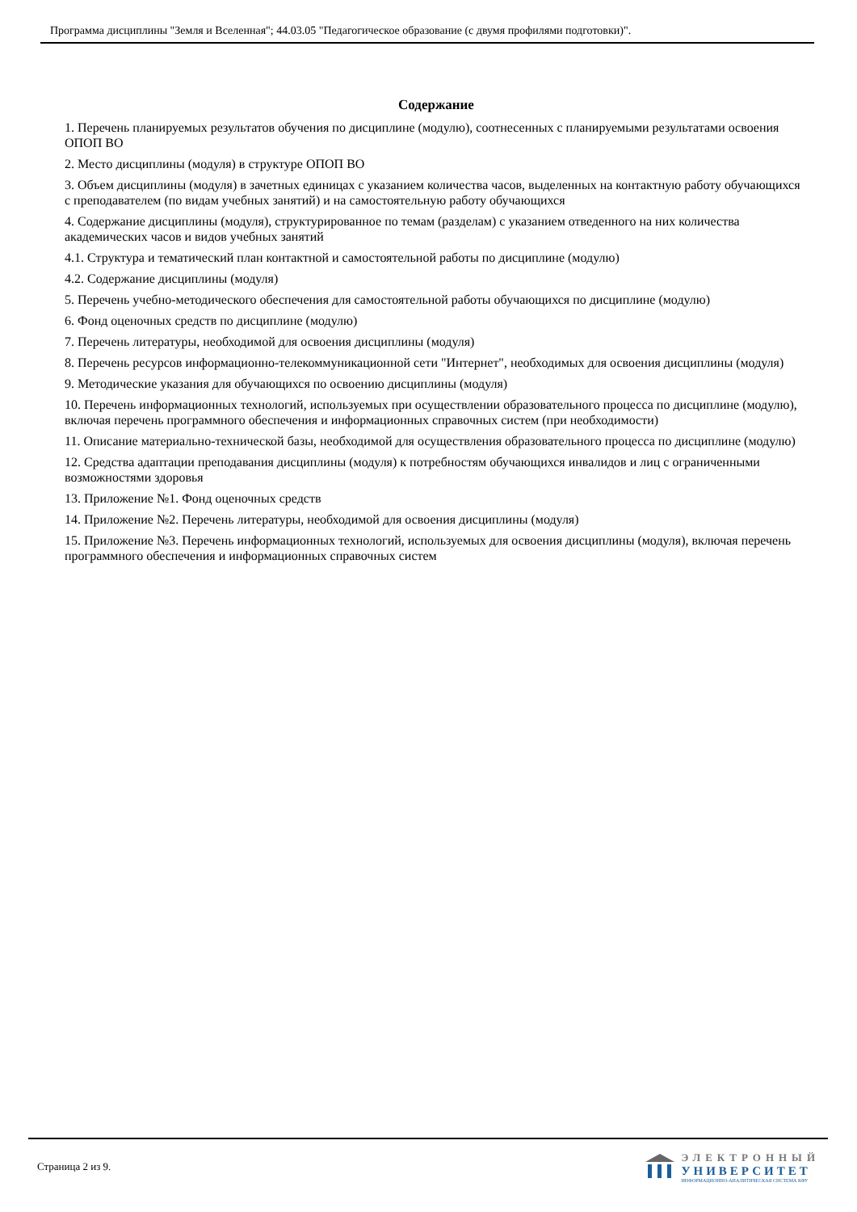Программа дисциплины "Земля и Вселенная"; 44.03.05 "Педагогическое образование (с двумя профилями подготовки)".
Содержание
1. Перечень планируемых результатов обучения по дисциплине (модулю), соотнесенных с планируемыми результатами освоения ОПОП ВО
2. Место дисциплины (модуля) в структуре ОПОП ВО
3. Объем дисциплины (модуля) в зачетных единицах с указанием количества часов, выделенных на контактную работу обучающихся с преподавателем (по видам учебных занятий) и на самостоятельную работу обучающихся
4. Содержание дисциплины (модуля), структурированное по темам (разделам) с указанием отведенного на них количества академических часов и видов учебных занятий
4.1. Структура и тематический план контактной и самостоятельной работы по дисциплине (модулю)
4.2. Содержание дисциплины (модуля)
5. Перечень учебно-методического обеспечения для самостоятельной работы обучающихся по дисциплине (модулю)
6. Фонд оценочных средств по дисциплине (модулю)
7. Перечень литературы, необходимой для освоения дисциплины (модуля)
8. Перечень ресурсов информационно-телекоммуникационной сети "Интернет", необходимых для освоения дисциплины (модуля)
9. Методические указания для обучающихся по освоению дисциплины (модуля)
10. Перечень информационных технологий, используемых при осуществлении образовательного процесса по дисциплине (модулю), включая перечень программного обеспечения и информационных справочных систем (при необходимости)
11. Описание материально-технической базы, необходимой для осуществления образовательного процесса по дисциплине (модулю)
12. Средства адаптации преподавания дисциплины (модуля) к потребностям обучающихся инвалидов и лиц с ограниченными возможностями здоровья
13. Приложение №1. Фонд оценочных средств
14. Приложение №2. Перечень литературы, необходимой для освоения дисциплины (модуля)
15. Приложение №3. Перечень информационных технологий, используемых для освоения дисциплины (модуля), включая перечень программного обеспечения и информационных справочных систем
Страница 2 из 9.
ЭЛЕКТРОННЫЙ
УНИВЕРСИТЕТ
ИНФОРМАЦИОННО-АНАЛИТИЧЕСКАЯ СИСТЕМА КФУ